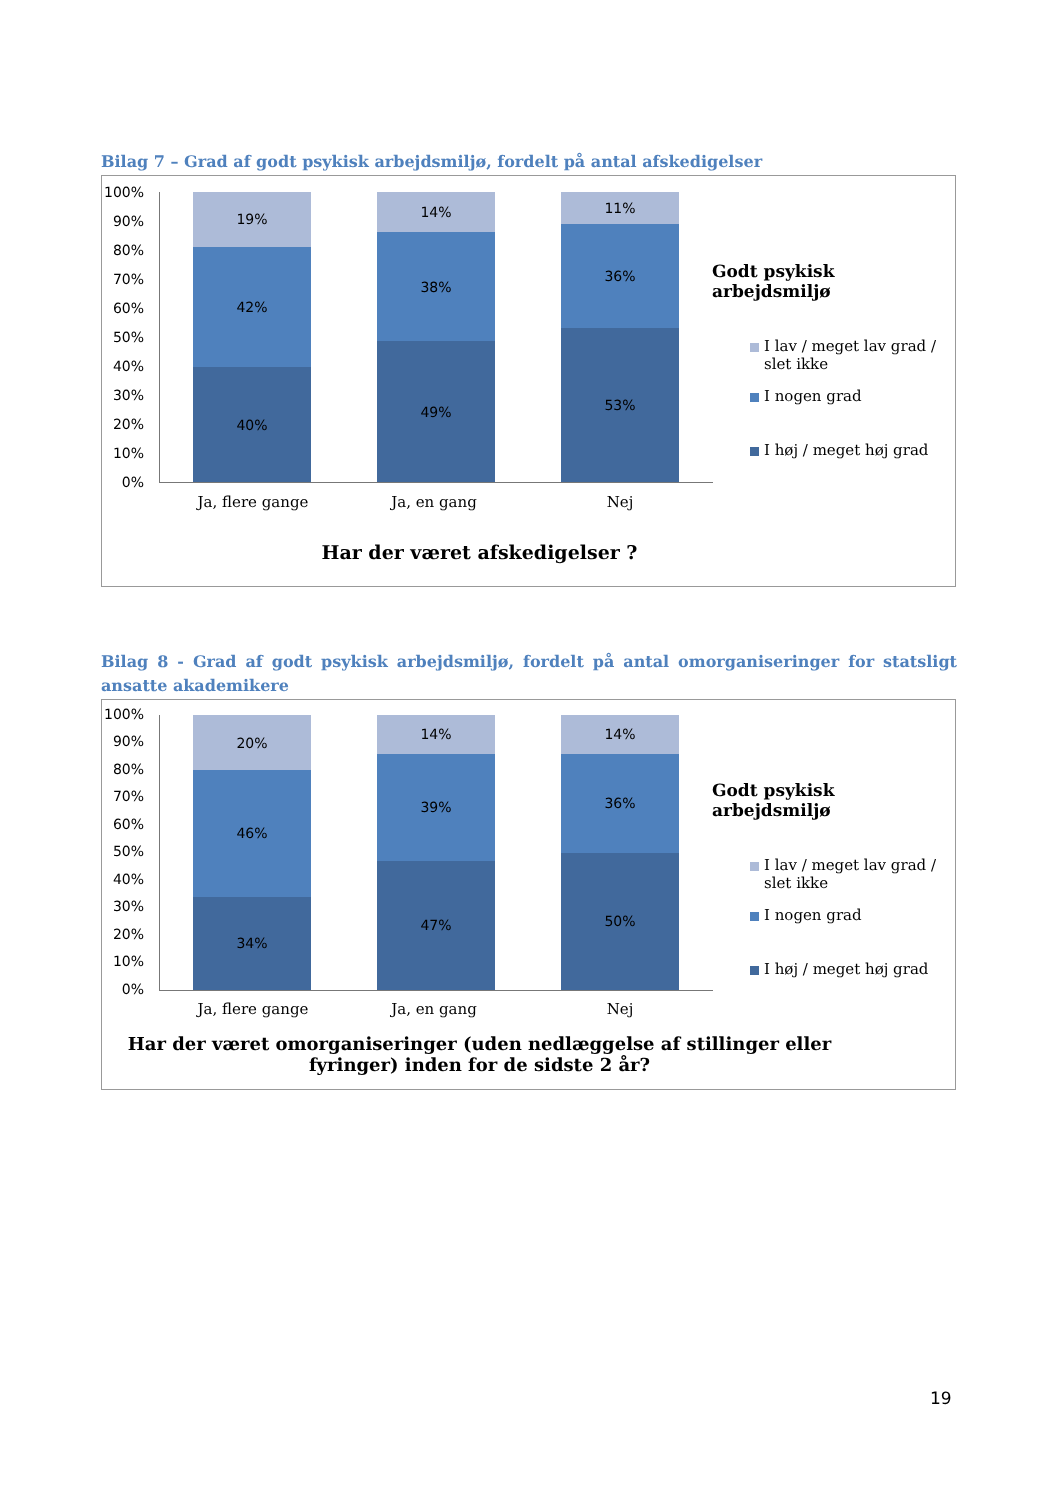Bilag 7 – Grad af godt psykisk arbejdsmiljø, fordelt på antal afskedigelser
100%
90%
80%
70%
60%
50%
40%
30%
20%
10%
0%
19%
42%
40%
14%
38%
49%
11%
36%
53%
Ja, flere gange Ja, en gang Nej
Har der været afskedigelser ?
Godt psykisk arbejdsmiljø
I lav / meget lav grad / slet ikke
I nogen grad
I høj / meget høj grad
Bilag 8 - Grad af godt psykisk arbejdsmiljø, fordelt på antal omorganiseringer for statsligt ansatte akademikere
100%
90%
80%
70%
60%
50%
40%
30%
20%
10%
0%
20%
46%
34%
14%
39%
47%
14%
36%
50%
Ja, flere gange Ja, en gang Nej
Har der været omorganiseringer (uden nedlæggelse af stillinger eller
fyringer) inden for de sidste 2 år?
Godt psykisk arbejdsmiljø
I lav / meget lav grad / slet ikke
I nogen grad
I høj / meget høj grad
19